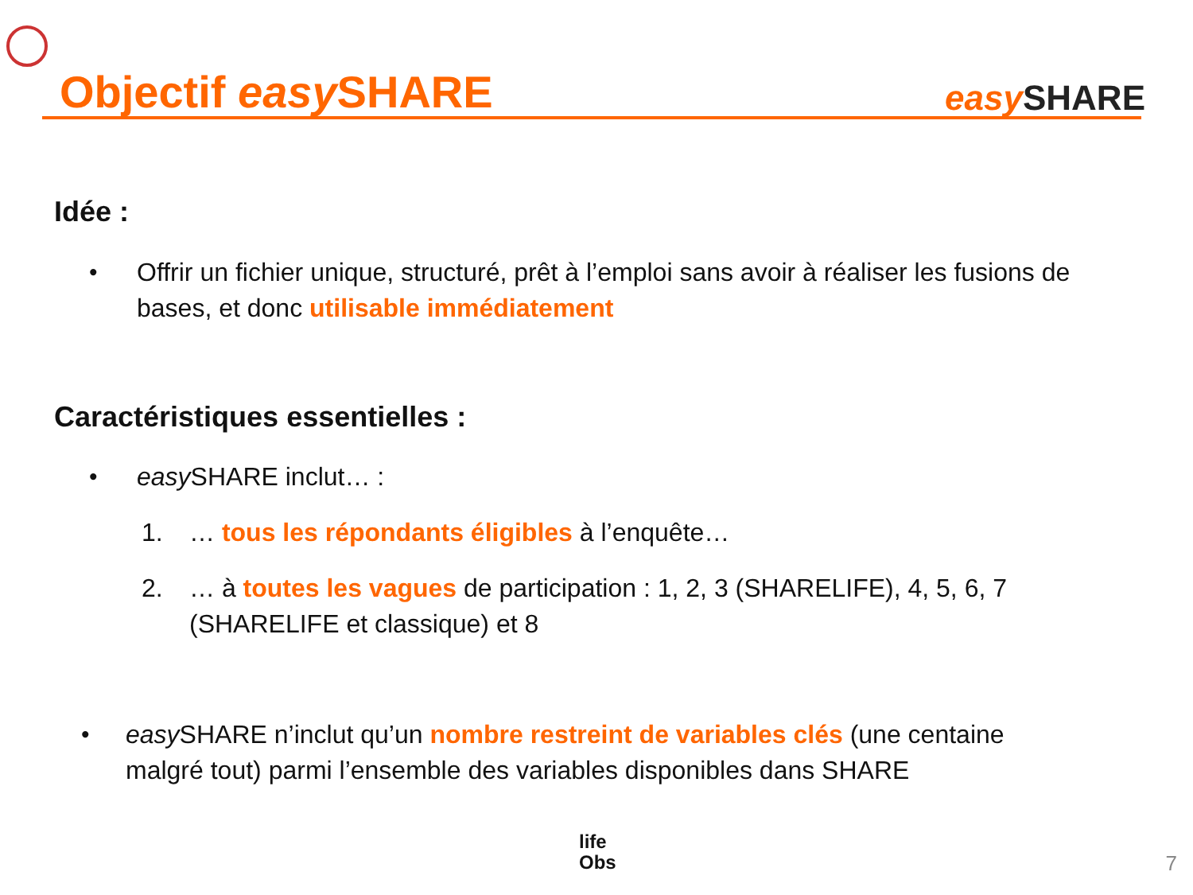Objectif easy SHARE
easy SHARE
Idée :
•
Offrir un fichier unique, structuré, prêt à l’emploi sans avoir à réaliser les fusions de bases, et donc utilisable immédiatement
Caractéristiques essentielles :
• easy SHARE inclut… :
1.
… tous les répondants éligibles à l’enquête…
2.
… à toutes les vagues de participation : 1, 2, 3 (SHARELIFE), 4, 5, 6, 7 (SHARELIFE et classique) et 8
•
easy SHARE n’inclut qu’un nombre restreint de variables clés (une centaine malgré tout) parmi l’ensemble des variables disponibles dans SHARE
life
Obs
7